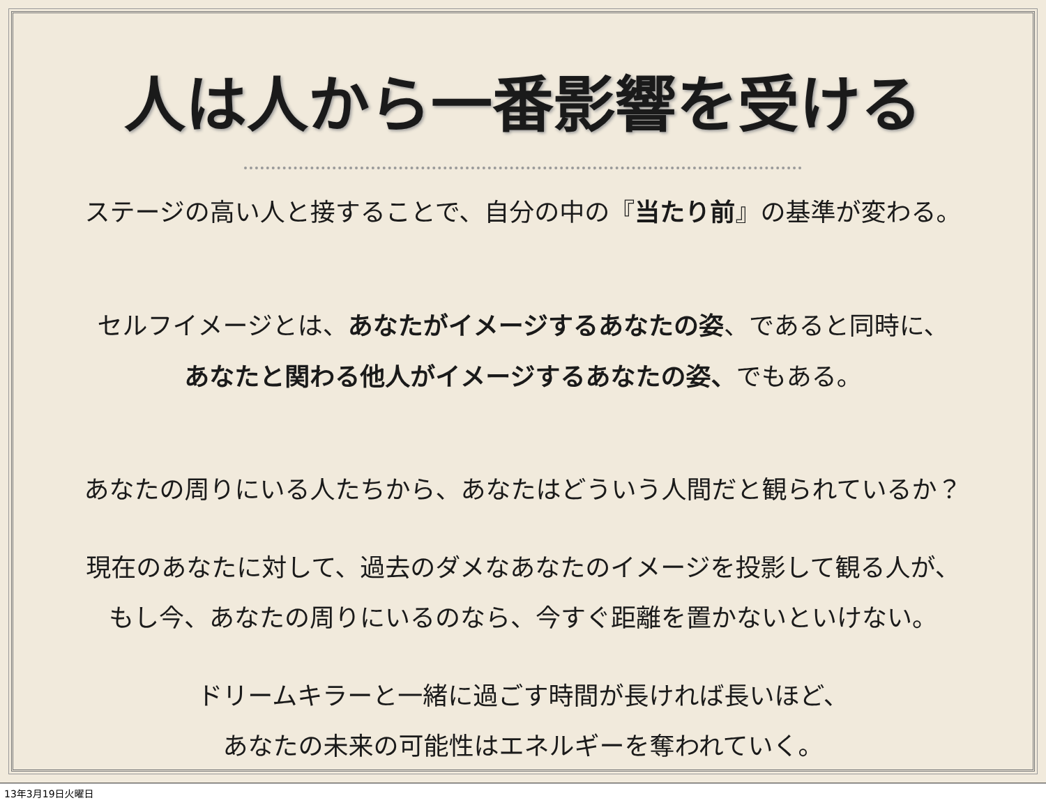人は人から一番影響を受ける
ステージの高い人と接することで、自分の中の『当たり前』の基準が変わる。
セルフイメージとは、あなたがイメージするあなたの姿、であると同時に、
あなたと関わる他人がイメージするあなたの姿、でもある。
あなたの周りにいる人たちから、あなたはどういう人間だと観られているか？
現在のあなたに対して、過去のダメなあなたのイメージを投影して観る人が、
もし今、あなたの周りにいるのなら、今すぐ距離を置かないといけない。
ドリームキラーと一緒に過ごす時間が長ければ長いほど、
あなたの未来の可能性はエネルギーを奪われていく。
13年3月19日火曜日